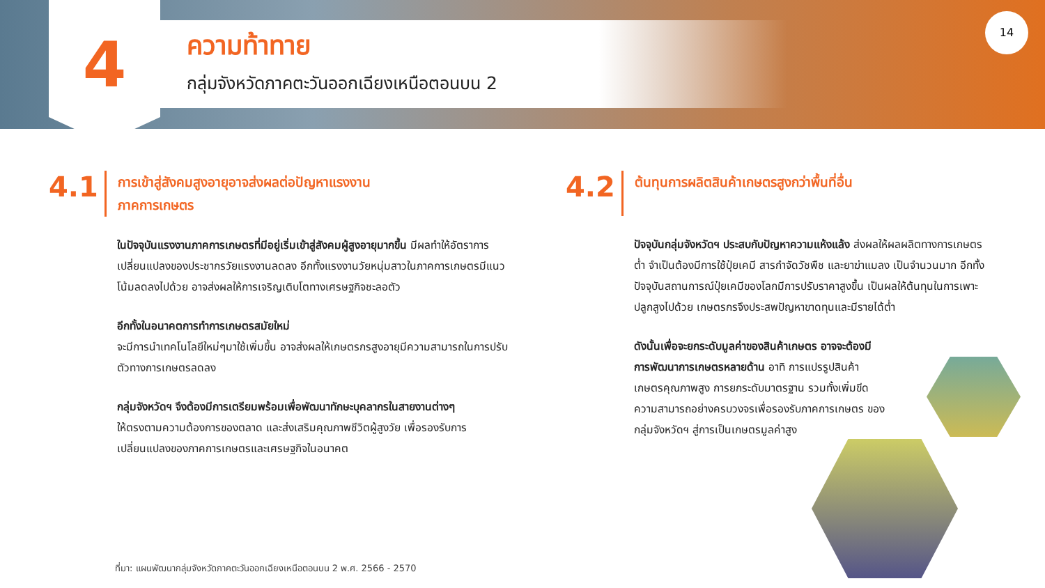4
ความท้าทาย
กลุ่มจังหวัดภาคตะวันออกเฉียงเหนือตอนบน 2
14
4.1
การเข้าสู่สังคมสูงอายุอาจส่งผลต่อปัญหาแรงงาน
ภาคการเกษตร
ในปัจจุบันแรงงานภาคการเกษตรที่มีอยู่เริ่มเข้าสู่สังคมผู้สูงอายุมากขึ้น มีผลทำให้อัตราการเปลี่ยนแปลงของประชากรวัยแรงงานลดลง อีกทั้งแรงงานวัยหนุ่มสาวในภาคการเกษตรมีแนวโน้มลดลงไปด้วย อาจส่งผลให้การเจริญเติบโตทางเศรษฐกิจชะลอตัว
อีกทั้งในอนาคตการทำการเกษตรสมัยใหม่
จะมีการนำเทคโนโลยีใหม่ๆมาใช้เพิ่มขึ้น อาจส่งผลให้เกษตรกรสูงอายุมีความสามารถในการปรับตัวทางการเกษตรลดลง
กลุ่มจังหวัดฯ จึงต้องมีการเตรียมพร้อมเพื่อพัฒนาทักษะบุคลากรในสายงานต่างๆ
ให้ตรงตามความต้องการของตลาด และส่งเสริมคุณภาพชีวิตผู้สูงวัย เพื่อรองรับการเปลี่ยนแปลงของภาคการเกษตรและเศรษฐกิจในอนาคต
4.2
ต้นทุนการผลิตสินค้าเกษตรสูงกว่าพื้นที่อื่น
ปัจจุบันกลุ่มจังหวัดฯ ประสบกับปัญหาความแห้งแล้ง ส่งผลให้ผลผลิตทางการเกษตรต่ำ จำเป็นต้องมีการใช้ปุ๋ยเคมี สารกำจัดวัชพืช และยาฆ่าแมลง เป็นจำนวนมาก อีกทั้งปัจจุบันสถานการณ์ปุ๋ยเคมีของโลกมีการปรับราคาสูงขึ้น เป็นผลให้ต้นทุนในการเพาะปลูกสูงไปด้วย เกษตรกรจึงประสพปัญหาขาดทุนและมีรายได้ต่ำ
ดังนั้นเพื่อจะยกระดับมูลค่าของสินค้าเกษตร อาจจะต้องมีการพัฒนาการเกษตรหลายด้าน อาทิ การแปรรูปสินค้าเกษตรคุณภาพสูง การยกระดับมาตรฐาน รวมทั้งเพิ่มขีดความสามารถอย่างครบวงจรเพื่อรองรับภาคการเกษตร ของกลุ่มจังหวัดฯ สู่การเป็นเกษตรมูลค่าสูง
ที่มา: แผนพัฒนากลุ่มจังหวัดภาคตะวันออกเฉียงเหนือตอนบน 2 พ.ศ. 2566 - 2570